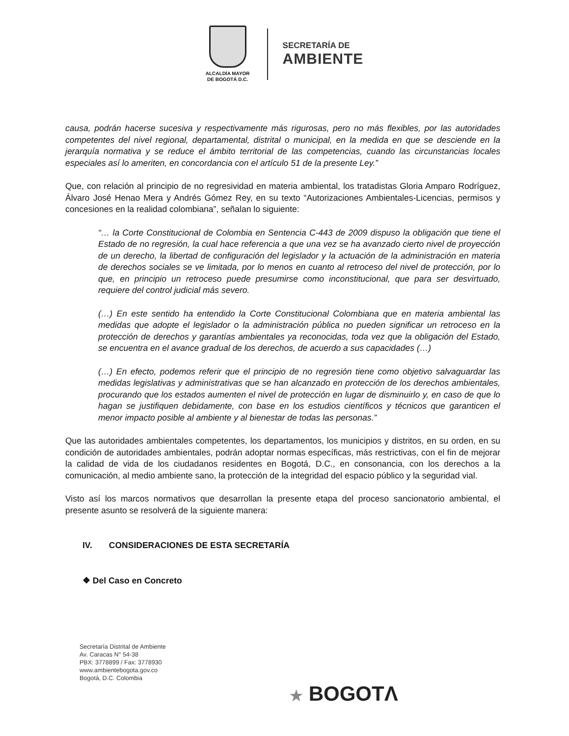ALCALDÍA MAYOR
DE BOGOTÁ D.C.
SECRETARÍA DE
AMBIENTE
causa, podrán hacerse sucesiva y respectivamente más rigurosas, pero no más flexibles, por las autoridades competentes del nivel regional, departamental, distrital o municipal, en la medida en que se desciende en la jerarquía normativa y se reduce el ámbito territorial de las competencias, cuando las circunstancias locales especiales así lo ameriten, en concordancia con el artículo 51 de la presente Ley.”
Que, con relación al principio de no regresividad en materia ambiental, los tratadistas Gloria Amparo Rodríguez, Álvaro José Henao Mera y Andrés Gómez Rey, en su texto “Autorizaciones Ambientales-Licencias, permisos y concesiones en la realidad colombiana”, señalan lo siguiente:
“… la Corte Constitucional de Colombia en Sentencia C-443 de 2009 dispuso la obligación que tiene el Estado de no regresión, la cual hace referencia a que una vez se ha avanzado cierto nivel de proyección de un derecho, la libertad de configuración del legislador y la actuación de la administración en materia de derechos sociales se ve limitada, por lo menos en cuanto al retroceso del nivel de protección, por lo que, en principio un retroceso puede presumirse como inconstitucional, que para ser desvirtuado, requiere del control judicial más severo.
(…) En este sentido ha entendido la Corte Constitucional Colombiana que en materia ambiental las medidas que adopte el legislador o la administración pública no pueden significar un retroceso en la protección de derechos y garantías ambientales ya reconocidas, toda vez que la obligación del Estado, se encuentra en el avance gradual de los derechos, de acuerdo a sus capacidades (…)
(…) En efecto, podemos referir que el principio de no regresión tiene como objetivo salvaguardar las medidas legislativas y administrativas que se han alcanzado en protección de los derechos ambientales, procurando que los estados aumenten el nivel de protección en lugar de disminuirlo y, en caso de que lo hagan se justifiquen debidamente, con base en los estudios científicos y técnicos que garanticen el menor impacto posible al ambiente y al bienestar de todas las personas.”
Que las autoridades ambientales competentes, los departamentos, los municipios y distritos, en su orden, en su condición de autoridades ambientales, podrán adoptar normas específicas, más restrictivas, con el fin de mejorar la calidad de vida de los ciudadanos residentes en Bogotá, D.C., en consonancia, con los derechos a la comunicación, al medio ambiente sano, la protección de la integridad del espacio público y la seguridad vial.
Visto así los marcos normativos que desarrollan la presente etapa del proceso sancionatorio ambiental, el presente asunto se resolverá de la siguiente manera:
IV. CONSIDERACIONES DE ESTA SECRETARÍA
❖ Del Caso en Concreto
Secretaría Distrital de Ambiente
Av. Caracas N° 54-38
PBX: 3778899 / Fax: 3778930
www.ambientebogota.gov.co
Bogotá, D.C. Colombia
★ BOGOTΛ